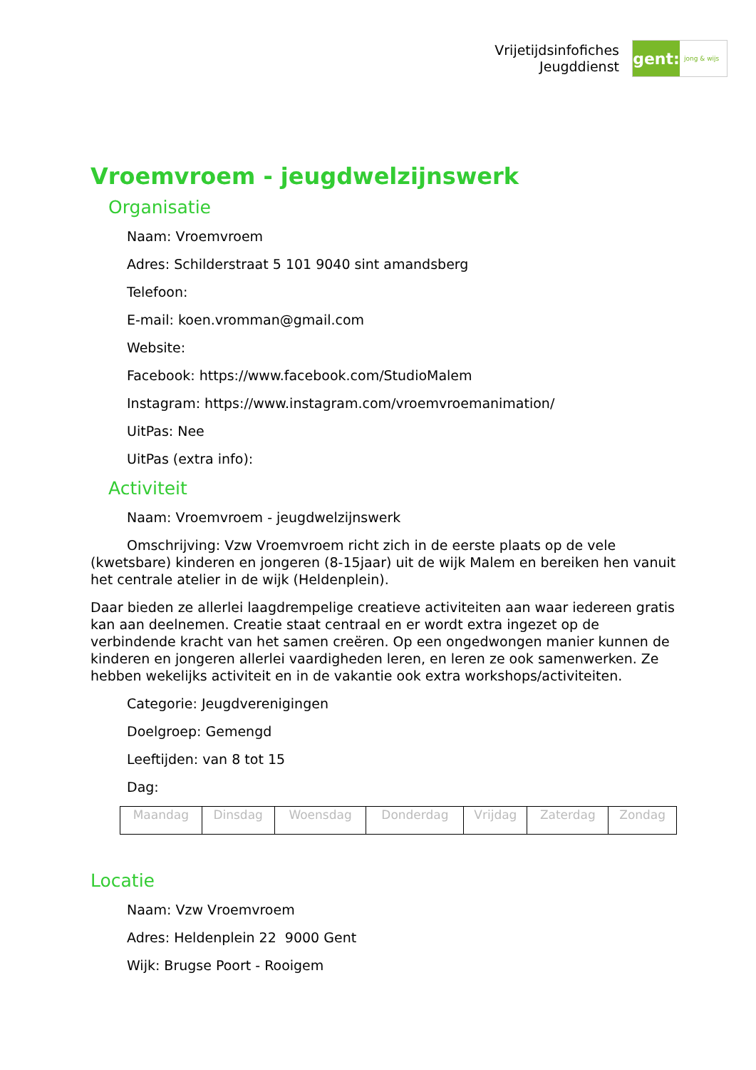Vrijetijdsinfofiches
Jeugddienst
gent:
jong & wijs
Vroemvroem - jeugdwelzijnswerk
Organisatie
Naam: Vroemvroem
Adres: Schilderstraat 5 101 9040 sint amandsberg
Telefoon:
E-mail: koen.vromman@gmail.com
Website:
Facebook: https://www.facebook.com/StudioMalem
Instagram: https://www.instagram.com/vroemvroemanimation/
UitPas: Nee
UitPas (extra info):
Activiteit
Naam: Vroemvroem - jeugdwelzijnswerk
Omschrijving: Vzw Vroemvroem richt zich in de eerste plaats op de vele (kwetsbare) kinderen en jongeren (8-15jaar) uit de wijk Malem en bereiken hen vanuit het centrale atelier in de wijk (Heldenplein).
Daar bieden ze allerlei laagdrempelige creatieve activiteiten aan waar iedereen gratis kan aan deelnemen. Creatie staat centraal en er wordt extra ingezet op de verbindende kracht van het samen creëren. Op een ongedwongen manier kunnen de kinderen en jongeren allerlei vaardigheden leren, en leren ze ook samenwerken. Ze hebben wekelijks activiteit en in de vakantie ook extra workshops/activiteiten.
Categorie: Jeugdverenigingen
Doelgroep: Gemengd
Leeftijden: van 8 tot 15
Dag:
| Maandag | Dinsdag | Woensdag | Donderdag | Vrijdag | Zaterdag | Zondag |
Locatie
Naam: Vzw Vroemvroem
Adres: Heldenplein 22 9000 Gent
Wijk: Brugse Poort - Rooigem